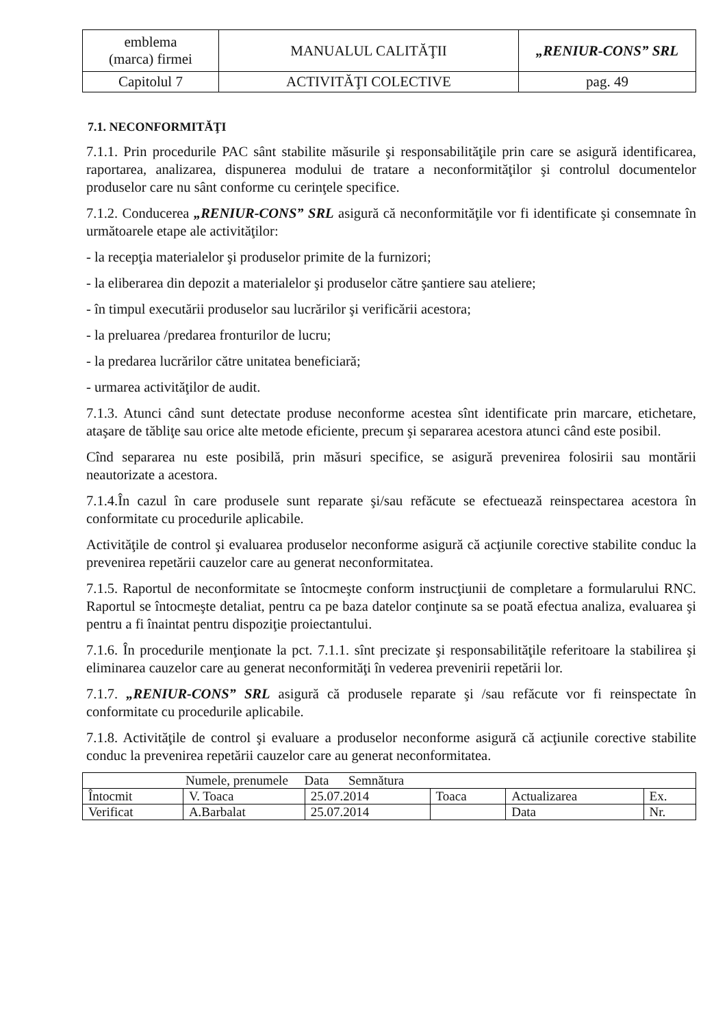| emblema (marca) firmei | MANUALUL CALITĂŢII | „RENIUR-CONS” SRL |
| Capitolul 7 | ACTIVITĂŢI COLECTIVE | pag. 49 |
7.1. NECONFORMITĂŢI
7.1.1. Prin procedurile PAC sânt stabilite măsurile şi responsabilităţile prin care se asigură identificarea, raportarea, analizarea, dispunerea modului de tratare a neconformităţilor şi controlul documentelor produselor care nu sânt conforme cu cerinţele specifice.
7.1.2. Conducerea „RENIUR-CONS” SRL asigură că neconformităţile vor fi identificate şi consemnate în următoarele etape ale activităţilor:
- la recepţia materialelor şi produselor primite de la furnizori;
- la eliberarea din depozit a materialelor şi produselor către şantiere sau ateliere;
- în timpul executării produselor sau lucrărilor şi verificării acestora;
- la preluarea /predarea fronturilor de lucru;
- la predarea lucrărilor către unitatea beneficiară;
- urmarea activităţilor de audit.
7.1.3. Atunci când sunt detectate produse neconforme acestea sînt identificate prin marcare, etichetare, ataşare de tăbliţe sau orice alte metode eficiente, precum şi separarea acestora atunci când este posibil.
Cînd separarea nu este posibilă, prin măsuri specifice, se asigură prevenirea folosirii sau montării neautorizate a acestora.
7.1.4.În cazul în care produsele sunt reparate şi/sau refăcute se efectuează reinspectarea acestora în conformitate cu procedurile aplicabile.
Activităţile de control şi evaluarea produselor neconforme asigură că acţiunile corective stabilite conduc la prevenirea repetării cauzelor care au generat neconformitatea.
7.1.5. Raportul de neconformitate se întocmeşte conform instrucţiunii de completare a formularului RNC. Raportul se întocmeşte detaliat, pentru ca pe baza datelor conţinute sa se poată efectua analiza, evaluarea şi pentru a fi înaintat pentru dispoziţie proiectantului.
7.1.6. În procedurile menţionate la pct. 7.1.1. sînt precizate şi responsabilităţile referitoare la stabilirea şi eliminarea cauzelor care au generat neconformităţi în vederea prevenirii repetării lor.
7.1.7. „RENIUR-CONS” SRL asigură că produsele reparate şi /sau refăcute vor fi reinspectate în conformitate cu procedurile aplicabile.
7.1.8. Activităţile de control şi evaluare a produselor neconforme asigură că acţiunile corective stabilite conduc la prevenirea repetării cauzelor care au generat neconformitatea.
| Numele, prenumele Data Semnătura | | | | | |
| Întocmit | V. Toaca | 25.07.2014 | Toaca | Actualizarea | Ex. |
| Verificat | A.Barbalat | 25.07.2014 | | Data | Nr. |